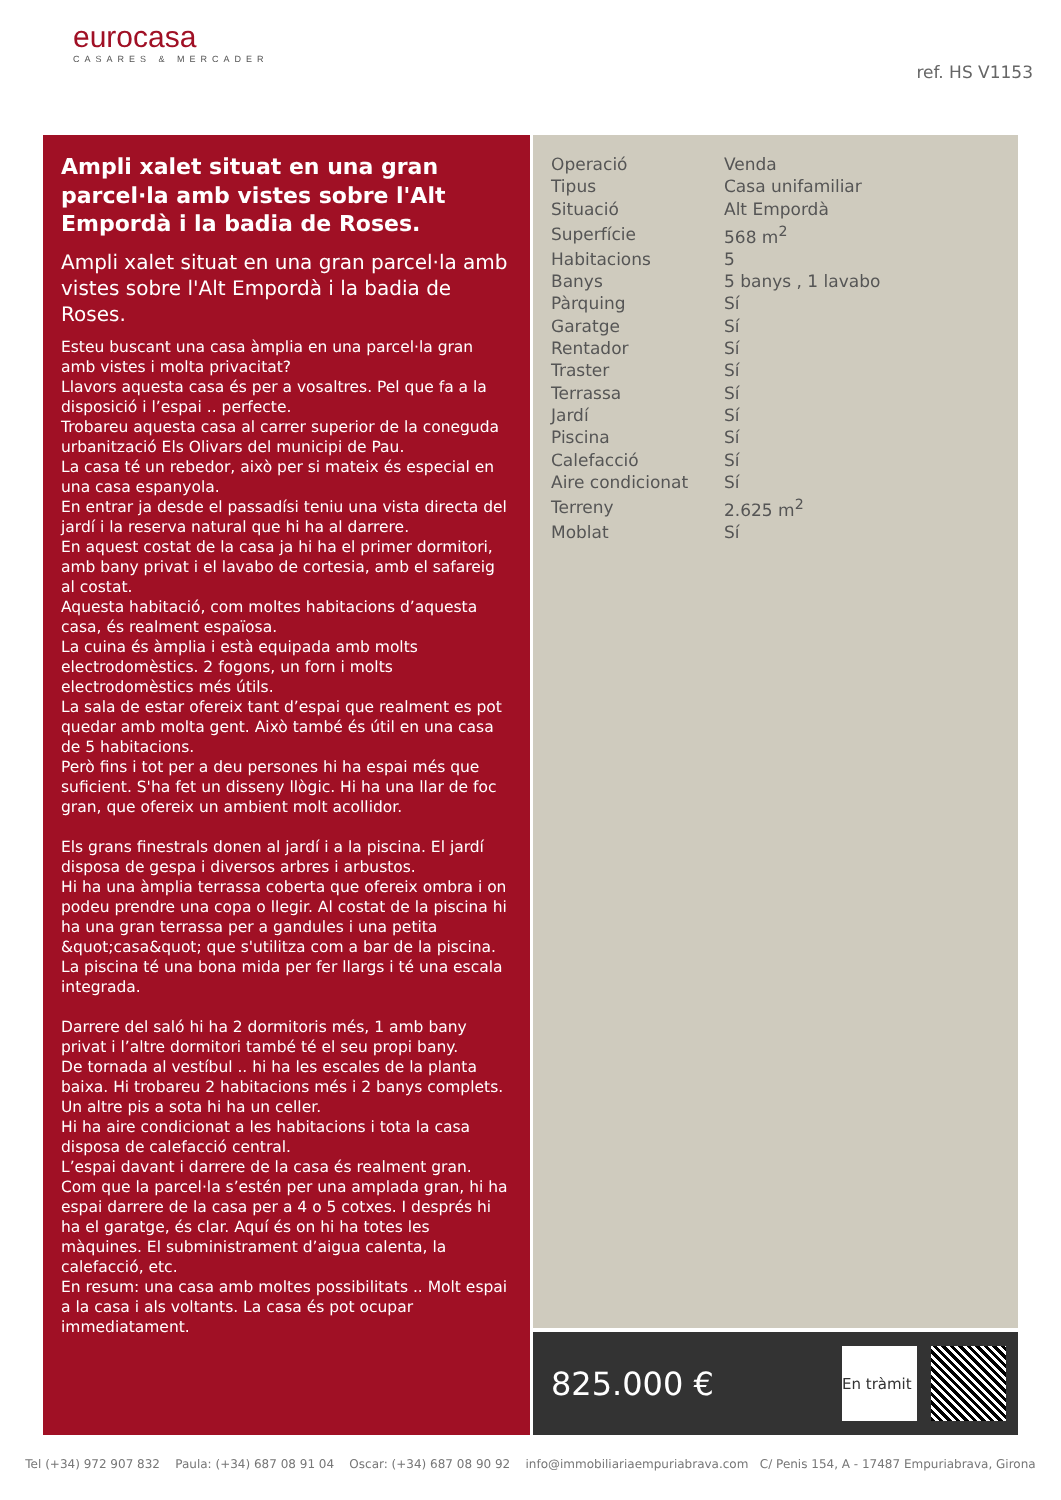eurocasa
CASARES & MERCADER
ref. HS V1153
Ampli xalet situat en una gran parcel·la amb vistes sobre l'Alt Empordà i la badia de Roses.
Ampli xalet situat en una gran parcel·la amb vistes sobre l'Alt Empordà i la badia de Roses.
Esteu buscant una casa àmplia en una parcel·la gran amb vistes i molta privacitat?
Llavors aquesta casa és per a vosaltres. Pel que fa a la disposició i l’espai .. perfecte.
Trobareu aquesta casa al carrer superior de la coneguda urbanització Els Olivars del municipi de Pau.
La casa té un rebedor, això per si mateix és especial en una casa espanyola.
En entrar ja desde el passadísi teniu una vista directa del jardí i la reserva natural que hi ha al darrere.
En aquest costat de la casa ja hi ha el primer dormitori, amb bany privat i el lavabo de cortesia, amb el safareig al costat.
Aquesta habitació, com moltes habitacions d’aquesta casa, és realment espaïosa.
La cuina és àmplia i està equipada amb molts electrodomèstics. 2 fogons, un forn i molts electrodomèstics més útils.
La sala de estar ofereix tant d’espai que realment es pot quedar amb molta gent. Això també és útil en una casa de 5 habitacions.
Però fins i tot per a deu persones hi ha espai més que suficient. S'ha fet un disseny llògic. Hi ha una llar de foc gran, que ofereix un ambient molt acollidor.
Els grans finestrals donen al jardí i a la piscina. El jardí disposa de gespa i diversos arbres i arbustos.
Hi ha una àmplia terrassa coberta que ofereix ombra i on podeu prendre una copa o llegir. Al costat de la piscina hi ha una gran terrassa per a gandules i una petita &quot;casa&quot; que s'utilitza com a bar de la piscina. La piscina té una bona mida per fer llargs i té una escala integrada.
Darrere del saló hi ha 2 dormitoris més, 1 amb bany privat i l’altre dormitori també té el seu propi bany.
De tornada al vestíbul .. hi ha les escales de la planta baixa. Hi trobareu 2 habitacions més i 2 banys complets. Un altre pis a sota hi ha un celler.
Hi ha aire condicionat a les habitacions i tota la casa disposa de calefacció central.
L’espai davant i darrere de la casa és realment gran. Com que la parcel·la s’estén per una amplada gran, hi ha espai darrere de la casa per a 4 o 5 cotxes. I després hi ha el garatge, és clar. Aquí és on hi ha totes les màquines. El subministrament d’aigua calenta, la calefacció, etc.
En resum: una casa amb moltes possibilitats .. Molt espai a la casa i als voltants. La casa és pot ocupar immediatament.
| Operació | Venda |
| Tipus | Casa unifamiliar |
| Situació | Alt Empordà |
| Superfície | 568 m<sup>2</sup> |
| Habitacions | 5 |
| Banys | 5 banys , 1 lavabo |
| Pàrquing | Sí |
| Garatge | Sí |
| Rentador | Sí |
| Traster | Sí |
| Terrassa | Sí |
| Jardí | Sí |
| Piscina | Sí |
| Calefacció | Sí |
| Aire condicionat | Sí |
| Terreny | 2.625 m<sup>2</sup> |
| Moblat | Sí |
825.000 €
En tràmit
Tel (+34) 972 907 832 Paula: (+34) 687 08 91 04 Oscar: (+34) 687 08 90 92 info@immobiliariaempuriabrava.com C/ Penis 154, A - 17487 Empuriabrava, Girona